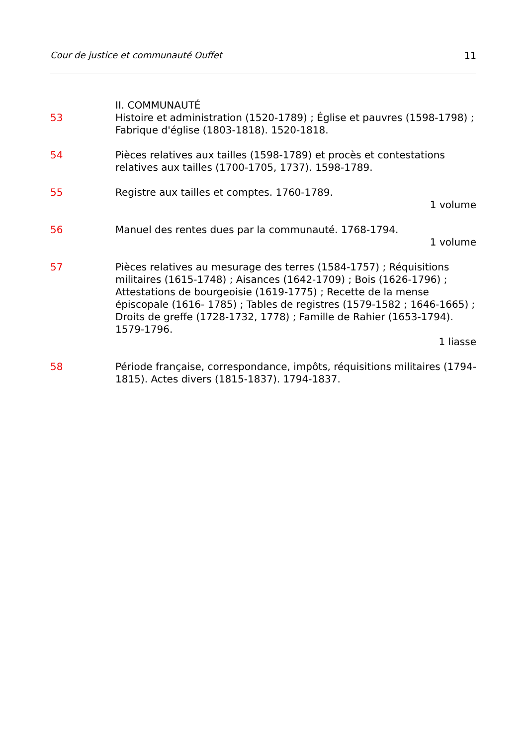Cour de justice et communauté Ouffet 11
II. COMMUNAUTÉ
53 Histoire et administration (1520-1789) ; Église et pauvres (1598-1798) ; Fabrique d'église (1803-1818). 1520-1818.
54 Pièces relatives aux tailles (1598-1789) et procès et contestations relatives aux tailles (1700-1705, 1737). 1598-1789.
55 Registre aux tailles et comptes. 1760-1789.
1 volume
56 Manuel des rentes dues par la communauté. 1768-1794.
1 volume
57 Pièces relatives au mesurage des terres (1584-1757) ; Réquisitions militaires (1615-1748) ; Aisances (1642-1709) ; Bois (1626-1796) ; Attestations de bourgeoisie (1619-1775) ; Recette de la mense épiscopale (1616- 1785) ; Tables de registres (1579-1582 ; 1646-1665) ; Droits de greffe (1728-1732, 1778) ; Famille de Rahier (1653-1794). 1579-1796.
1 liasse
58 Période française, correspondance, impôts, réquisitions militaires (1794-1815). Actes divers (1815-1837). 1794-1837.